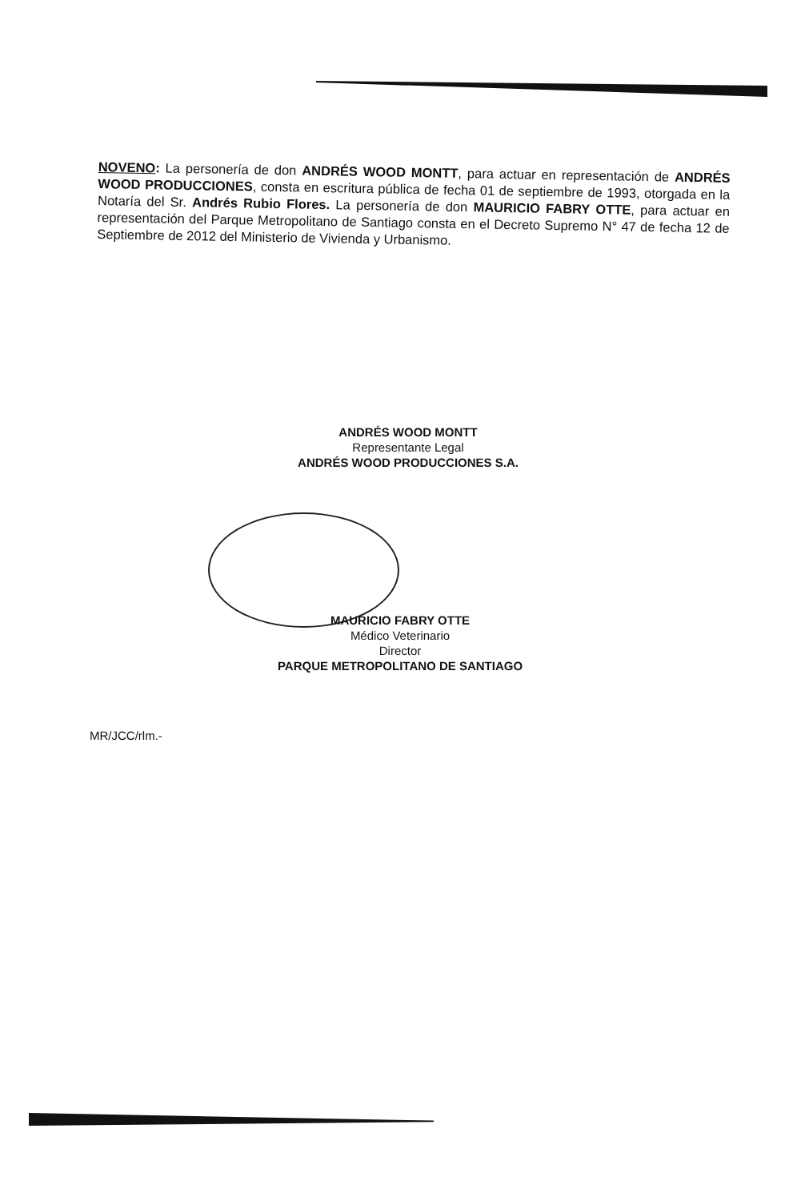NOVENO: La personería de don ANDRÉS WOOD MONTT, para actuar en representación de ANDRÉS WOOD PRODUCCIONES, consta en escritura pública de fecha 01 de septiembre de 1993, otorgada en la Notaría del Sr. Andrés Rubio Flores. La personería de don MAURICIO FABRY OTTE, para actuar en representación del Parque Metropolitano de Santiago consta en el Decreto Supremo N° 47 de fecha 12 de Septiembre de 2012 del Ministerio de Vivienda y Urbanismo.
ANDRÉS WOOD MONTT
Representante Legal
ANDRÉS WOOD PRODUCCIONES S.A.
MAURICIO FABRY OTTE
Médico Veterinario
Director
PARQUE METROPOLITANO DE SANTIAGO
MR/JCC/rlm.-